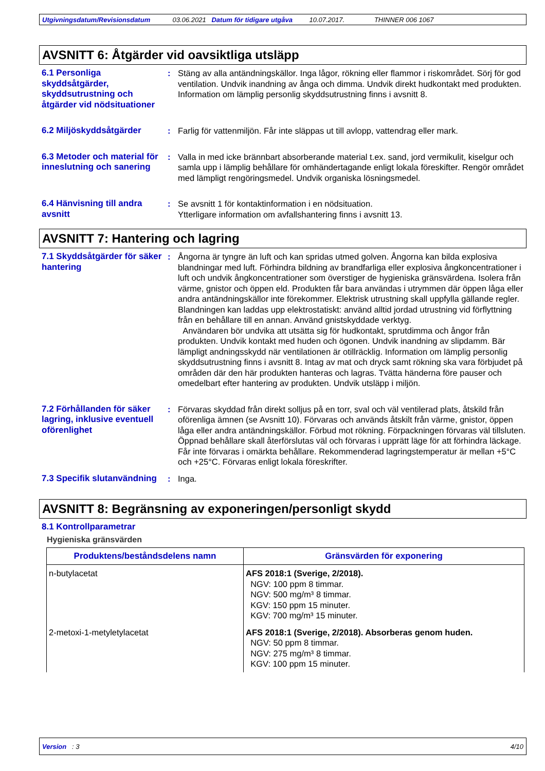Utgivningsdatum/Revisionsdatum 03.06.2021 Datum för tidigare utgåva 10.07.2017. THINNER 006 1067
AVSNITT 6: Åtgärder vid oavsiktliga utsläpp
6.1 Personliga skyddsåtgärder, skyddsutrustning och åtgärder vid nödsituationer
: Stäng av alla antändningskällor. Inga lågor, rökning eller flammor i riskområdet. Sörj för god ventilation. Undvik inandning av ånga och dimma. Undvik direkt hudkontakt med produkten. Information om lämplig personlig skyddsutrustning finns i avsnitt 8.
6.2 Miljöskyddsåtgärder : Farlig för vattenmiljön. Får inte släppas ut till avlopp, vattendrag eller mark.
6.3 Metoder och material för inneslutning och sanering
: Valla in med icke brännbart absorberande material t.ex. sand, jord vermikulit, kiselgur och samla upp i lämplig behållare för omhändertagande enligt lokala föreskifter. Rengör området med lämpligt rengöringsmedel. Undvik organiska lösningsmedel.
6.4 Hänvisning till andra avsnitt
: Se avsnitt 1 för kontaktinformation i en nödsituation.
Ytterligare information om avfallshantering finns i avsnitt 13.
AVSNITT 7: Hantering och lagring
7.1 Skyddsåtgärder för säker hantering
: Ångorna är tyngre än luft och kan spridas utmed golven. Ångorna kan bilda explosiva blandningar med luft. Förhindra bildning av brandfarliga eller explosiva ångkoncentrationer i luft och undvik ångkoncentrationer som överstiger de hygieniska gränsvärdena. Isolera från värme, gnistor och öppen eld. Produkten får bara användas i utrymmen där öppen låga eller andra antändningskällor inte förekommer. Elektrisk utrustning skall uppfylla gällande regler. Blandningen kan laddas upp elektrostatiskt: använd alltid jordad utrustning vid förflyttning från en behållare till en annan. Använd gnistskyddade verktyg.
Användaren bör undvika att utsätta sig för hudkontakt, sprutdimma och ångor från produkten. Undvik kontakt med huden och ögonen. Undvik inandning av slipdamm. Bär lämpligt andningsskydd när ventilationen är otillräcklig. Information om lämplig personlig skyddsutrustning finns i avsnitt 8. Intag av mat och dryck samt rökning ska vara förbjudet på områden där den här produkten hanteras och lagras. Tvätta händerna före pauser och omedelbart efter hantering av produkten. Undvik utsläpp i miljön.
7.2 Förhållanden för säker lagring, inklusive eventuell oförenlighet
: Förvaras skyddad från direkt solljus på en torr, sval och väl ventilerad plats, åtskild från oförenliga ämnen (se Avsnitt 10). Förvaras och används åtskilt från värme, gnistor, öppen låga eller andra antändningskällor. Förbud mot rökning. Förpackningen förvaras väl tillsluten. Öppnad behållare skall återförslutas väl och förvaras i upprätt läge för att förhindra läckage. Får inte förvaras i omärkta behållare. Rekommenderad lagringstemperatur är mellan +5°C och +25°C. Förvaras enligt lokala föreskrifter.
7.3 Specifik slutanvändning
: Inga.
AVSNITT 8: Begränsning av exponeringen/personligt skydd
8.1 Kontrollparametrar
Hygieniska gränsvärden
| Produktens/beståndsdelens namn | Gränsvärden för exponering |
| --- | --- |
| n-butylacetat | AFS 2018:1 (Sverige, 2/2018). NGV: 100 ppm 8 timmar. NGV: 500 mg/m³ 8 timmar. KGV: 150 ppm 15 minuter. KGV: 700 mg/m³ 15 minuter. |
| 2-metoxi-1-metyletylacetat | AFS 2018:1 (Sverige, 2/2018). Absorberas genom huden. NGV: 50 ppm 8 timmar. NGV: 275 mg/m³ 8 timmar. KGV: 100 ppm 15 minuter. |
Version : 3 4/10